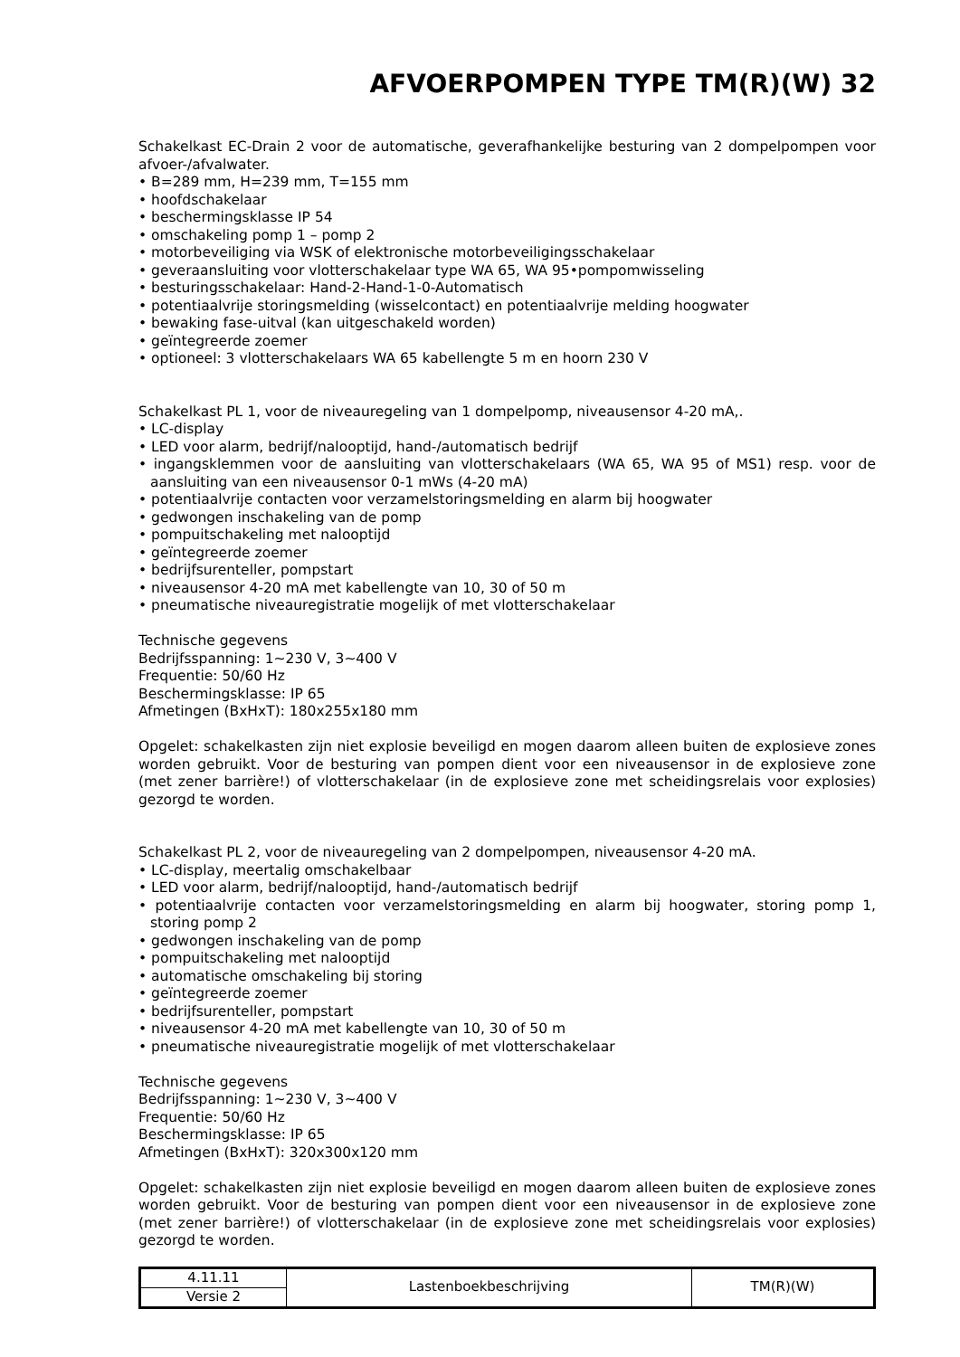AFVOERPOMPEN TYPE TM(R)(W) 32
Schakelkast EC-Drain 2 voor de automatische, geverafhankelijke besturing van 2 dompelpompen voor afvoer-/afvalwater.
• B=289 mm, H=239 mm, T=155 mm
• hoofdschakelaar
• beschermingsklasse IP 54
• omschakeling pomp 1 – pomp 2
• motorbeveiliging via WSK of elektronische motorbeveiligingsschakelaar
• geveraansluiting voor vlotterschakelaar type WA 65, WA 95•pompomwisseling
• besturingsschakelaar: Hand-2-Hand-1-0-Automatisch
• potentiaalvrije storingsmelding (wisselcontact) en potentiaalvrije melding hoogwater
• bewaking fase-uitval (kan uitgeschakeld worden)
• geïntegreerde zoemer
• optioneel: 3 vlotterschakelaars WA 65 kabellengte 5 m en hoorn 230 V
Schakelkast PL 1, voor de niveauregeling van 1 dompelpomp, niveausensor 4-20 mA,.
• LC-display
• LED voor alarm, bedrijf/nalooptijd, hand-/automatisch bedrijf
• ingangsklemmen voor de aansluiting van vlotterschakelaars (WA 65, WA 95 of MS1) resp. voor de aansluiting van een niveausensor 0-1 mWs (4-20 mA)
• potentiaalvrije contacten voor verzamelstoringsmelding en alarm bij hoogwater
• gedwongen inschakeling van de pomp
• pompuitschakeling met nalooptijd
• geïntegreerde zoemer
• bedrijfsurenteller, pompstart
• niveausensor 4-20 mA met kabellengte van 10, 30 of 50 m
• pneumatische niveauregistratie mogelijk of met vlotterschakelaar
Technische gegevens
Bedrijfsspanning: 1~230 V, 3~400 V
Frequentie: 50/60 Hz
Beschermingsklasse: IP 65
Afmetingen (BxHxT): 180x255x180 mm
Opgelet: schakelkasten zijn niet explosie beveiligd en mogen daarom alleen buiten de explosieve zones worden gebruikt. Voor de besturing van pompen dient voor een niveausensor in de explosieve zone (met zener barrière!) of vlotterschakelaar (in de explosieve zone met scheidingsrelais voor explosies) gezorgd te worden.
Schakelkast PL 2, voor de niveauregeling van 2 dompelpompen, niveausensor 4-20 mA.
• LC-display, meertalig omschakelbaar
• LED voor alarm, bedrijf/nalooptijd, hand-/automatisch bedrijf
• potentiaalvrije contacten voor verzamelstoringsmelding en alarm bij hoogwater, storing pomp 1, storing pomp 2
• gedwongen inschakeling van de pomp
• pompuitschakeling met nalooptijd
• automatische omschakeling bij storing
• geïntegreerde zoemer
• bedrijfsurenteller, pompstart
• niveausensor 4-20 mA met kabellengte van 10, 30 of 50 m
• pneumatische niveauregistratie mogelijk of met vlotterschakelaar
Technische gegevens
Bedrijfsspanning: 1~230 V, 3~400 V
Frequentie: 50/60 Hz
Beschermingsklasse: IP 65
Afmetingen (BxHxT): 320x300x120 mm
Opgelet: schakelkasten zijn niet explosie beveiligd en mogen daarom alleen buiten de explosieve zones worden gebruikt. Voor de besturing van pompen dient voor een niveausensor in de explosieve zone (met zener barrière!) of vlotterschakelaar (in de explosieve zone met scheidingsrelais voor explosies) gezorgd te worden.
| 4.11.11 | Lastenboekbeschrijving | TM(R)(W) |
| Versie 2 | | |